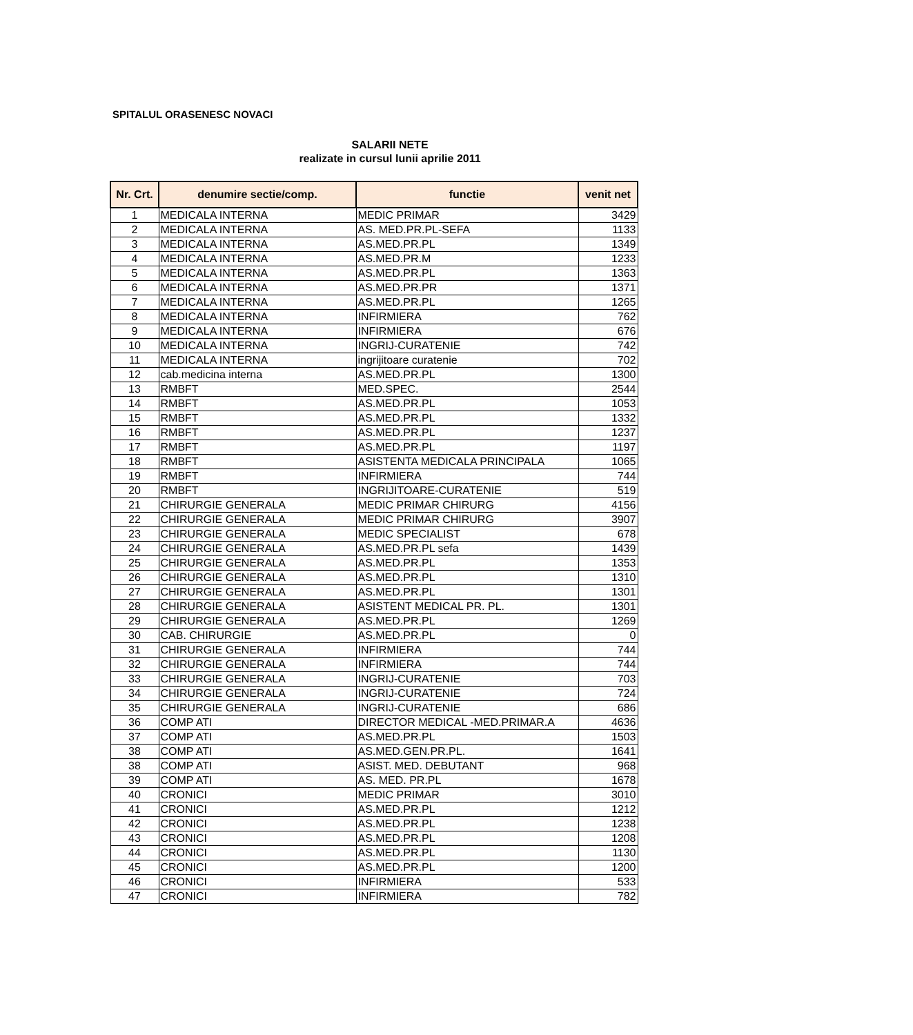SPITALUL ORASENESC NOVACI
SALARII NETE
realizate in cursul lunii aprilie 2011
| Nr. Crt. | denumire sectie/comp. | functie | venit net |
| --- | --- | --- | --- |
| 1 | MEDICALA INTERNA | MEDIC PRIMAR | 3429 |
| 2 | MEDICALA INTERNA | AS. MED.PR.PL-SEFA | 1133 |
| 3 | MEDICALA INTERNA | AS.MED.PR.PL | 1349 |
| 4 | MEDICALA INTERNA | AS.MED.PR.M | 1233 |
| 5 | MEDICALA INTERNA | AS.MED.PR.PL | 1363 |
| 6 | MEDICALA INTERNA | AS.MED.PR.PR | 1371 |
| 7 | MEDICALA INTERNA | AS.MED.PR.PL | 1265 |
| 8 | MEDICALA INTERNA | INFIRMIERA | 762 |
| 9 | MEDICALA INTERNA | INFIRMIERA | 676 |
| 10 | MEDICALA INTERNA | INGRIJ-CURATENIE | 742 |
| 11 | MEDICALA INTERNA | ingrijitoare curatenie | 702 |
| 12 | cab.medicina interna | AS.MED.PR.PL | 1300 |
| 13 | RMBFT | MED.SPEC. | 2544 |
| 14 | RMBFT | AS.MED.PR.PL | 1053 |
| 15 | RMBFT | AS.MED.PR.PL | 1332 |
| 16 | RMBFT | AS.MED.PR.PL | 1237 |
| 17 | RMBFT | AS.MED.PR.PL | 1197 |
| 18 | RMBFT | ASISTENTA MEDICALA PRINCIPALA | 1065 |
| 19 | RMBFT | INFIRMIERA | 744 |
| 20 | RMBFT | INGRIJITOARE-CURATENIE | 519 |
| 21 | CHIRURGIE GENERALA | MEDIC PRIMAR CHIRURG | 4156 |
| 22 | CHIRURGIE GENERALA | MEDIC PRIMAR CHIRURG | 3907 |
| 23 | CHIRURGIE GENERALA | MEDIC SPECIALIST | 678 |
| 24 | CHIRURGIE GENERALA | AS.MED.PR.PL sefa | 1439 |
| 25 | CHIRURGIE GENERALA | AS.MED.PR.PL | 1353 |
| 26 | CHIRURGIE GENERALA | AS.MED.PR.PL | 1310 |
| 27 | CHIRURGIE GENERALA | AS.MED.PR.PL | 1301 |
| 28 | CHIRURGIE GENERALA | ASISTENT MEDICAL PR. PL. | 1301 |
| 29 | CHIRURGIE GENERALA | AS.MED.PR.PL | 1269 |
| 30 | CAB. CHIRURGIE | AS.MED.PR.PL | 0 |
| 31 | CHIRURGIE GENERALA | INFIRMIERA | 744 |
| 32 | CHIRURGIE GENERALA | INFIRMIERA | 744 |
| 33 | CHIRURGIE GENERALA | INGRIJ-CURATENIE | 703 |
| 34 | CHIRURGIE GENERALA | INGRIJ-CURATENIE | 724 |
| 35 | CHIRURGIE GENERALA | INGRIJ-CURATENIE | 686 |
| 36 | COMP ATI | DIRECTOR MEDICAL -MED.PRIMAR.A | 4636 |
| 37 | COMP ATI | AS.MED.PR.PL | 1503 |
| 38 | COMP ATI | AS.MED.GEN.PR.PL. | 1641 |
| 38 | COMP ATI | ASIST. MED. DEBUTANT | 968 |
| 39 | COMP ATI | AS. MED. PR.PL | 1678 |
| 40 | CRONICI | MEDIC PRIMAR | 3010 |
| 41 | CRONICI | AS.MED.PR.PL | 1212 |
| 42 | CRONICI | AS.MED.PR.PL | 1238 |
| 43 | CRONICI | AS.MED.PR.PL | 1208 |
| 44 | CRONICI | AS.MED.PR.PL | 1130 |
| 45 | CRONICI | AS.MED.PR.PL | 1200 |
| 46 | CRONICI | INFIRMIERA | 533 |
| 47 | CRONICI | INFIRMIERA | 782 |